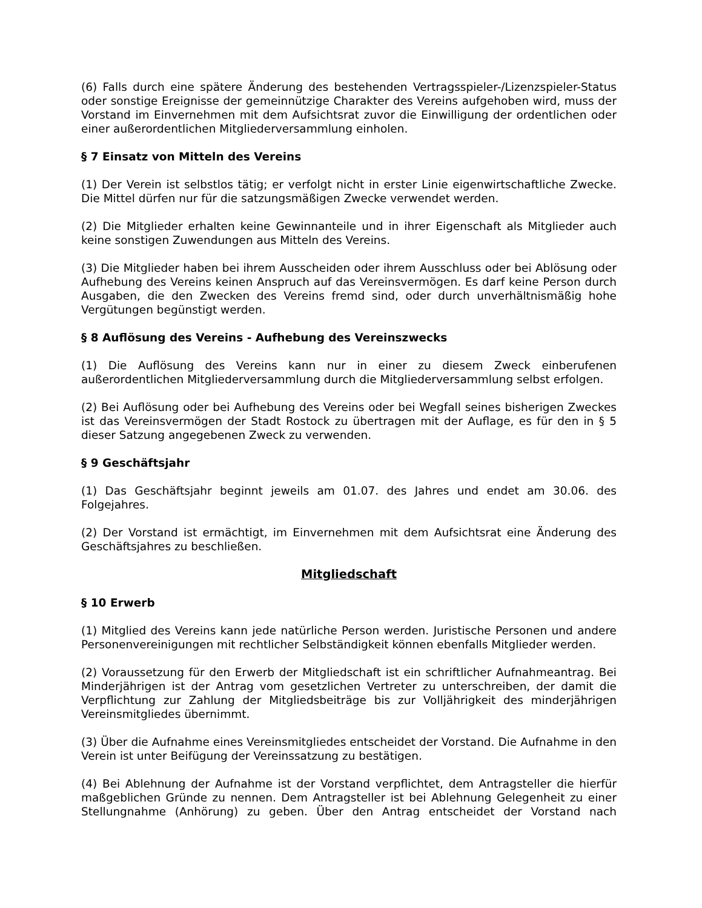(6) Falls durch eine spätere Änderung des bestehenden Vertragsspieler-/Lizenzspieler-Status oder sonstige Ereignisse der gemeinnützige Charakter des Vereins aufgehoben wird, muss der Vorstand im Einvernehmen mit dem Aufsichtsrat zuvor die Einwilligung der ordentlichen oder einer außerordentlichen Mitgliederversammlung einholen.
§ 7 Einsatz von Mitteln des Vereins
(1) Der Verein ist selbstlos tätig; er verfolgt nicht in erster Linie eigenwirtschaftliche Zwecke. Die Mittel dürfen nur für die satzungsmäßigen Zwecke verwendet werden.
(2) Die Mitglieder erhalten keine Gewinnanteile und in ihrer Eigenschaft als Mitglieder auch keine sonstigen Zuwendungen aus Mitteln des Vereins.
(3) Die Mitglieder haben bei ihrem Ausscheiden oder ihrem Ausschluss oder bei Ablösung oder Aufhebung des Vereins keinen Anspruch auf das Vereinsvermögen. Es darf keine Person durch Ausgaben, die den Zwecken des Vereins fremd sind, oder durch unverhältnismäßig hohe Vergütungen begünstigt werden.
§ 8 Auflösung des Vereins - Aufhebung des Vereinszwecks
(1) Die Auflösung des Vereins kann nur in einer zu diesem Zweck einberufenen außerordentlichen Mitgliederversammlung durch die Mitgliederversammlung selbst erfolgen.
(2) Bei Auflösung oder bei Aufhebung des Vereins oder bei Wegfall seines bisherigen Zweckes ist das Vereinsvermögen der Stadt Rostock zu übertragen mit der Auflage, es für den in § 5 dieser Satzung angegebenen Zweck zu verwenden.
§ 9 Geschäftsjahr
(1) Das Geschäftsjahr beginnt jeweils am 01.07. des Jahres und endet am 30.06. des Folgejahres.
(2) Der Vorstand ist ermächtigt, im Einvernehmen mit dem Aufsichtsrat eine Änderung des Geschäftsjahres zu beschließen.
Mitgliedschaft
§ 10 Erwerb
(1) Mitglied des Vereins kann jede natürliche Person werden. Juristische Personen und andere Personenvereinigungen mit rechtlicher Selbständigkeit können ebenfalls Mitglieder werden.
(2) Voraussetzung für den Erwerb der Mitgliedschaft ist ein schriftlicher Aufnahmeantrag. Bei Minderjährigen ist der Antrag vom gesetzlichen Vertreter zu unterschreiben, der damit die Verpflichtung zur Zahlung der Mitgliedsbeiträge bis zur Volljährigkeit des minderjährigen Vereinsmitgliedes übernimmt.
(3) Über die Aufnahme eines Vereinsmitgliedes entscheidet der Vorstand. Die Aufnahme in den Verein ist unter Beifügung der Vereinssatzung zu bestätigen.
(4) Bei Ablehnung der Aufnahme ist der Vorstand verpflichtet, dem Antragsteller die hierfür maßgeblichen Gründe zu nennen. Dem Antragsteller ist bei Ablehnung Gelegenheit zu einer Stellungnahme (Anhörung) zu geben. Über den Antrag entscheidet der Vorstand nach